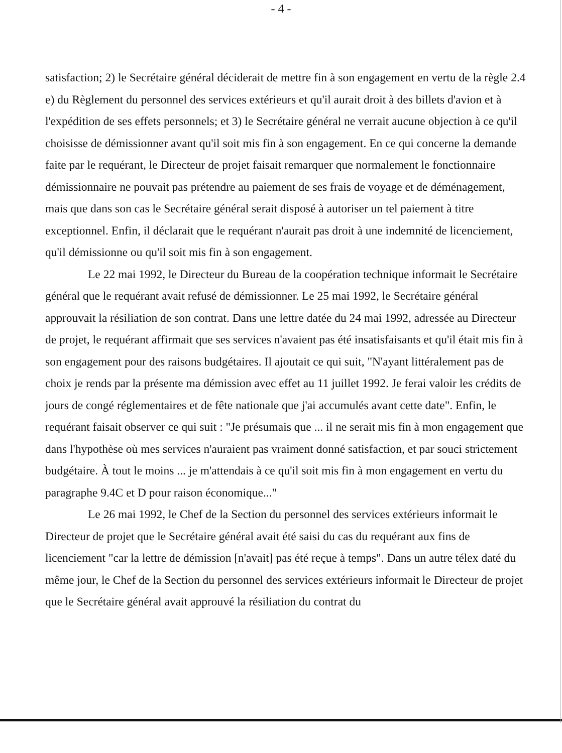- 4 -
satisfaction; 2) le Secrétaire général déciderait de mettre fin à son engagement en vertu de la règle 2.4 e) du Règlement du personnel des services extérieurs et qu'il aurait droit à des billets d'avion et à l'expédition de ses effets personnels; et 3) le Secrétaire général ne verrait aucune objection à ce qu'il choisisse de démissionner avant qu'il soit mis fin à son engagement. En ce qui concerne la demande faite par le requérant, le Directeur de projet faisait remarquer que normalement le fonctionnaire démissionnaire ne pouvait pas prétendre au paiement de ses frais de voyage et de déménagement, mais que dans son cas le Secrétaire général serait disposé à autoriser un tel paiement à titre exceptionnel. Enfin, il déclarait que le requérant n'aurait pas droit à une indemnité de licenciement, qu'il démissionne ou qu'il soit mis fin à son engagement.
Le 22 mai 1992, le Directeur du Bureau de la coopération technique informait le Secrétaire général que le requérant avait refusé de démissionner. Le 25 mai 1992, le Secrétaire général approuvait la résiliation de son contrat. Dans une lettre datée du 24 mai 1992, adressée au Directeur de projet, le requérant affirmait que ses services n'avaient pas été insatisfaisants et qu'il était mis fin à son engagement pour des raisons budgétaires. Il ajoutait ce qui suit, "N'ayant littéralement pas de choix je rends par la présente ma démission avec effet au 11 juillet 1992. Je ferai valoir les crédits de jours de congé réglementaires et de fête nationale que j'ai accumulés avant cette date". Enfin, le requérant faisait observer ce qui suit : "Je présumais que ... il ne serait mis fin à mon engagement que dans l'hypothèse où mes services n'auraient pas vraiment donné satisfaction, et par souci strictement budgétaire. À tout le moins ... je m'attendais à ce qu'il soit mis fin à mon engagement en vertu du paragraphe 9.4C et D pour raison économique..."
Le 26 mai 1992, le Chef de la Section du personnel des services extérieurs informait le Directeur de projet que le Secrétaire général avait été saisi du cas du requérant aux fins de licenciement "car la lettre de démission [n'avait] pas été reçue à temps". Dans un autre télex daté du même jour, le Chef de la Section du personnel des services extérieurs informait le Directeur de projet que le Secrétaire général avait approuvé la résiliation du contrat du